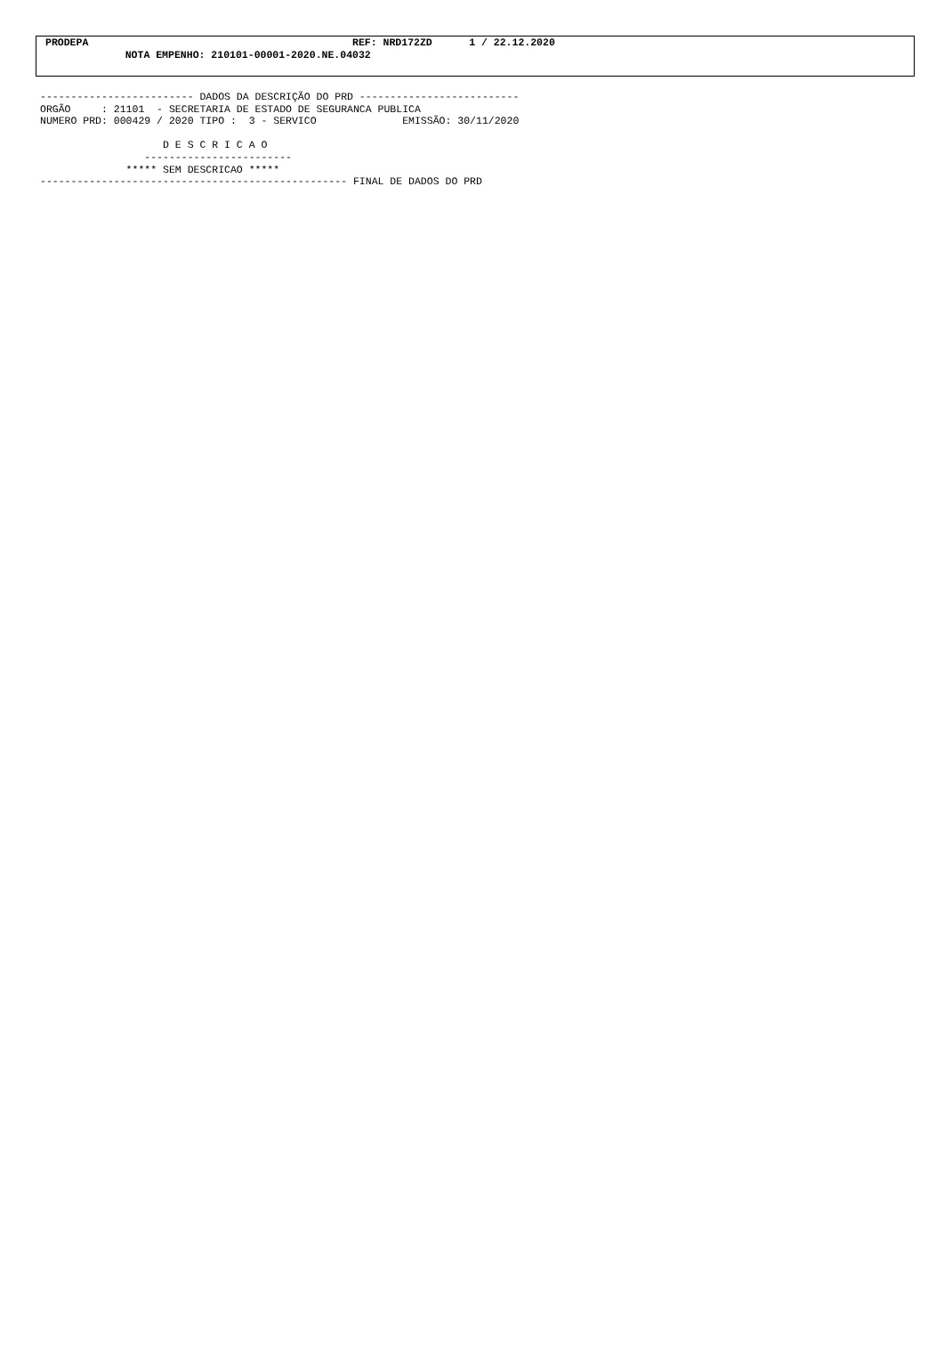PRODEPA                                           REF: NRD172ZD      1 / 22.12.2020
             NOTA EMPENHO: 210101-00001-2020.NE.04032
------------------------- DADOS DA DESCRIÇÃO DO PRD --------------------------
ORGÃO     : 21101  - SECRETARIA DE ESTADO DE SEGURANCA PUBLICA
NUMERO PRD: 000429 / 2020 TIPO :  3 - SERVICO              EMISSÃO: 30/11/2020

                    D E S C R I C A O
                 ------------------------
              ***** SEM DESCRICAO *****
-------------------------------------------------- FINAL DE DADOS DO PRD